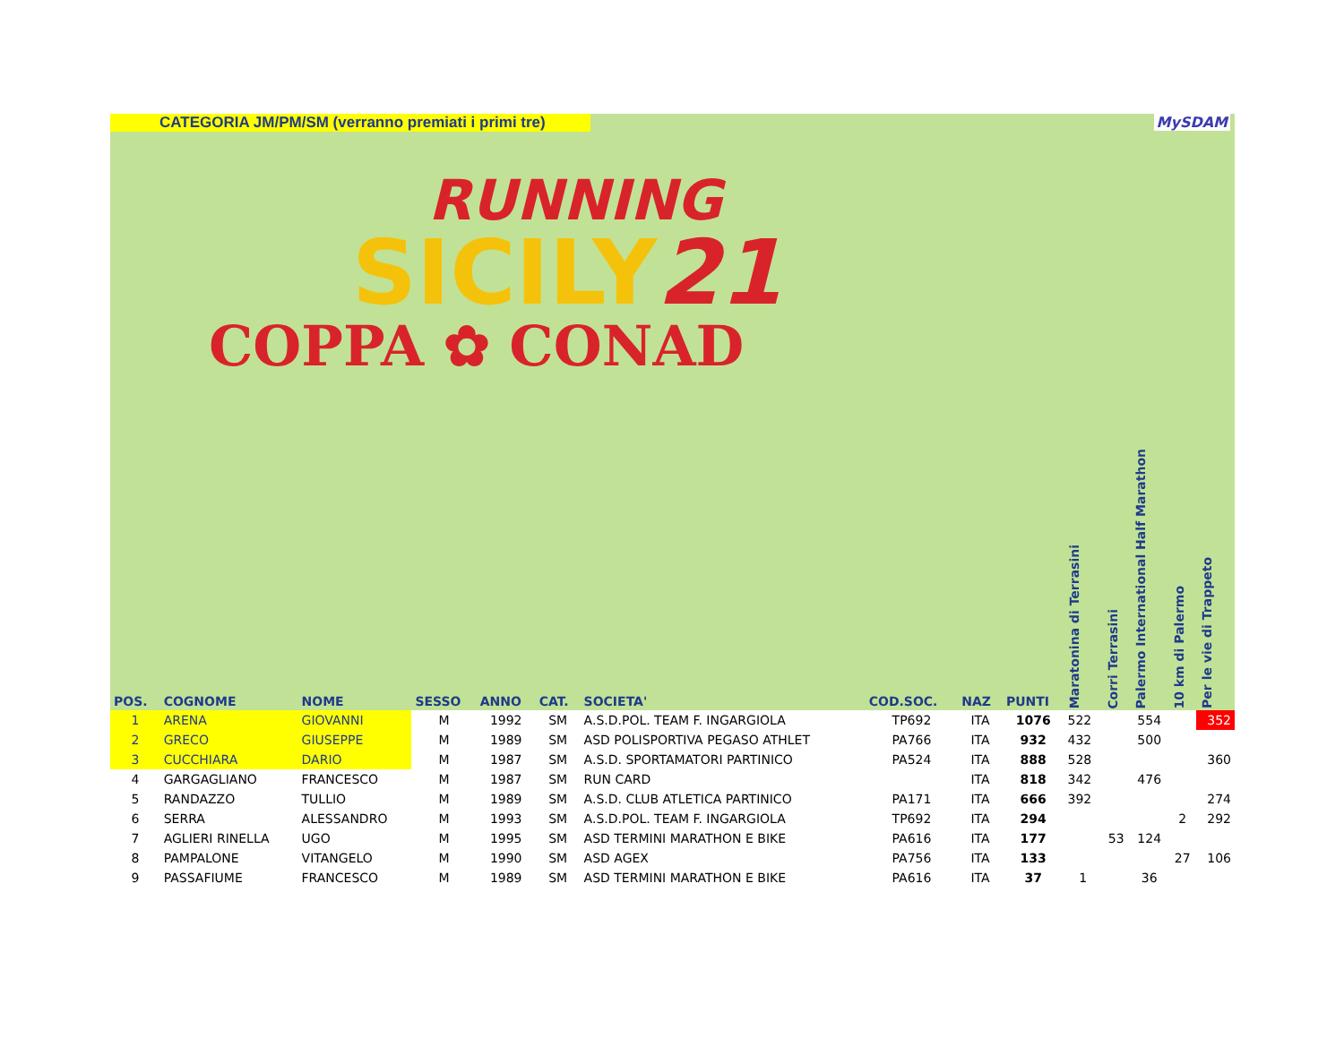CATEGORIA JM/PM/SM (verranno premiati i primi tre)
MySDAM
RUNNING
SICILY21
COPPA ✿ CONAD
| POS. | COGNOME | NOME | SESSO | ANNO | CAT. | SOCIETA' | COD.SOC. | NAZ | PUNTI | Maratonina di Terrasini | Corri Terrasini | Palermo International Half Marathon | 10 km di Palermo | Per le vie di Trappeto |
| --- | --- | --- | --- | --- | --- | --- | --- | --- | --- | --- | --- | --- | --- | --- |
| 1 | ARENA | GIOVANNI | M | 1992 | SM | A.S.D.POL. TEAM F. INGARGIOLA | TP692 | ITA | 1076 | 522 | | 554 | | 352 |
| 2 | GRECO | GIUSEPPE | M | 1989 | SM | ASD POLISPORTIVA PEGASO ATHLET | PA766 | ITA | 932 | 432 | | 500 | | |
| 3 | CUCCHIARA | DARIO | M | 1987 | SM | A.S.D. SPORTAMATORI PARTINICO | PA524 | ITA | 888 | 528 | | | | 360 |
| 4 | GARGAGLIANO | FRANCESCO | M | 1987 | SM | RUN CARD | | ITA | 818 | 342 | | 476 | | |
| 5 | RANDAZZO | TULLIO | M | 1989 | SM | A.S.D. CLUB ATLETICA PARTINICO | PA171 | ITA | 666 | 392 | | | | 274 |
| 6 | SERRA | ALESSANDRO | M | 1993 | SM | A.S.D.POL. TEAM F. INGARGIOLA | TP692 | ITA | 294 | | | | 2 | 292 |
| 7 | AGLIERI RINELLA | UGO | M | 1995 | SM | ASD TERMINI MARATHON E BIKE | PA616 | ITA | 177 | | 53 | 124 | | |
| 8 | PAMPALONE | VITANGELO | M | 1990 | SM | ASD AGEX | PA756 | ITA | 133 | | | | 27 | 106 |
| 9 | PASSAFIUME | FRANCESCO | M | 1989 | SM | ASD TERMINI MARATHON E BIKE | PA616 | ITA | 37 | 1 | | 36 | | |